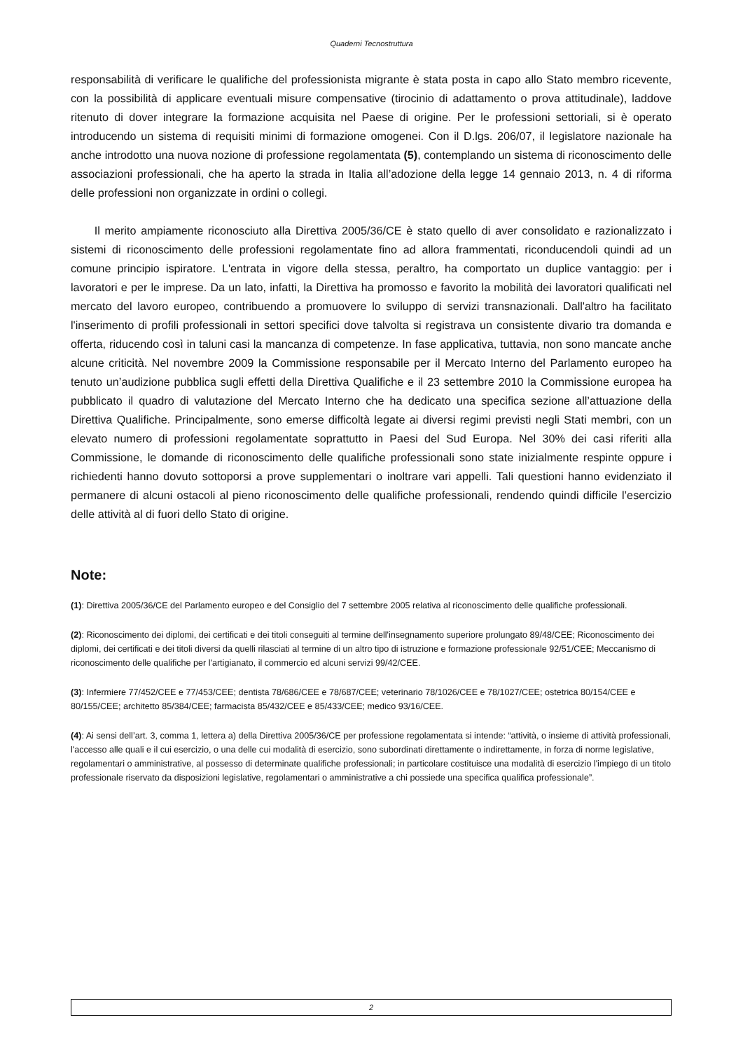Quaderni Tecnostruttura
responsabilità di verificare le qualifiche del professionista migrante è stata posta in capo allo Stato membro ricevente, con la possibilità di applicare eventuali misure compensative (tirocinio di adattamento o prova attitudinale), laddove ritenuto di dover integrare la formazione acquisita nel Paese di origine. Per le professioni settoriali, si è operato introducendo un sistema di requisiti minimi di formazione omogenei. Con il D.lgs. 206/07, il legislatore nazionale ha anche introdotto una nuova nozione di professione regolamentata (5), contemplando un sistema di riconoscimento delle associazioni professionali, che ha aperto la strada in Italia all’adozione della legge 14 gennaio 2013, n. 4 di riforma delle professioni non organizzate in ordini o collegi.
Il merito ampiamente riconosciuto alla Direttiva 2005/36/CE è stato quello di aver consolidato e razionalizzato i sistemi di riconoscimento delle professioni regolamentate fino ad allora frammentati, riconducendoli quindi ad un comune principio ispiratore. L'entrata in vigore della stessa, peraltro, ha comportato un duplice vantaggio: per i lavoratori e per le imprese. Da un lato, infatti, la Direttiva ha promosso e favorito la mobilità dei lavoratori qualificati nel mercato del lavoro europeo, contribuendo a promuovere lo sviluppo di servizi transnazionali. Dall'altro ha facilitato l'inserimento di profili professionali in settori specifici dove talvolta si registrava un consistente divario tra domanda e offerta, riducendo così in taluni casi la mancanza di competenze. In fase applicativa, tuttavia, non sono mancate anche alcune criticità. Nel novembre 2009 la Commissione responsabile per il Mercato Interno del Parlamento europeo ha tenuto un’audizione pubblica sugli effetti della Direttiva Qualifiche e il 23 settembre 2010 la Commissione europea ha pubblicato il quadro di valutazione del Mercato Interno che ha dedicato una specifica sezione all’attuazione della Direttiva Qualifiche. Principalmente, sono emerse difficoltà legate ai diversi regimi previsti negli Stati membri, con un elevato numero di professioni regolamentate soprattutto in Paesi del Sud Europa. Nel 30% dei casi riferiti alla Commissione, le domande di riconoscimento delle qualifiche professionali sono state inizialmente respinte oppure i richiedenti hanno dovuto sottoporsi a prove supplementari o inoltrare vari appelli. Tali questioni hanno evidenziato il permanere di alcuni ostacoli al pieno riconoscimento delle qualifiche professionali, rendendo quindi difficile l’esercizio delle attività al di fuori dello Stato di origine.
Note:
(1): Direttiva 2005/36/CE del Parlamento europeo e del Consiglio del 7 settembre 2005 relativa al riconoscimento delle qualifiche professionali.
(2): Riconoscimento dei diplomi, dei certificati e dei titoli conseguiti al termine dell'insegnamento superiore prolungato 89/48/CEE; Riconoscimento dei diplomi, dei certificati e dei titoli diversi da quelli rilasciati al termine di un altro tipo di istruzione e formazione professionale 92/51/CEE; Meccanismo di riconoscimento delle qualifiche per l'artigianato, il commercio ed alcuni servizi 99/42/CEE.
(3): Infermiere 77/452/CEE e 77/453/CEE; dentista 78/686/CEE e 78/687/CEE; veterinario 78/1026/CEE e 78/1027/CEE; ostetrica 80/154/CEE e 80/155/CEE; architetto 85/384/CEE; farmacista 85/432/CEE e 85/433/CEE; medico 93/16/CEE.
(4): Ai sensi dell’art. 3, comma 1, lettera a) della Direttiva 2005/36/CE per professione regolamentata si intende: “attività, o insieme di attività professionali, l'accesso alle quali e il cui esercizio, o una delle cui modalità di esercizio, sono subordinati direttamente o indirettamente, in forza di norme legislative, regolamentari o amministrative, al possesso di determinate qualifiche professionali; in particolare costituisce una modalità di esercizio l'impiego di un titolo professionale riservato da disposizioni legislative, regolamentari o amministrative a chi possiede una specifica qualifica professionale”.
2